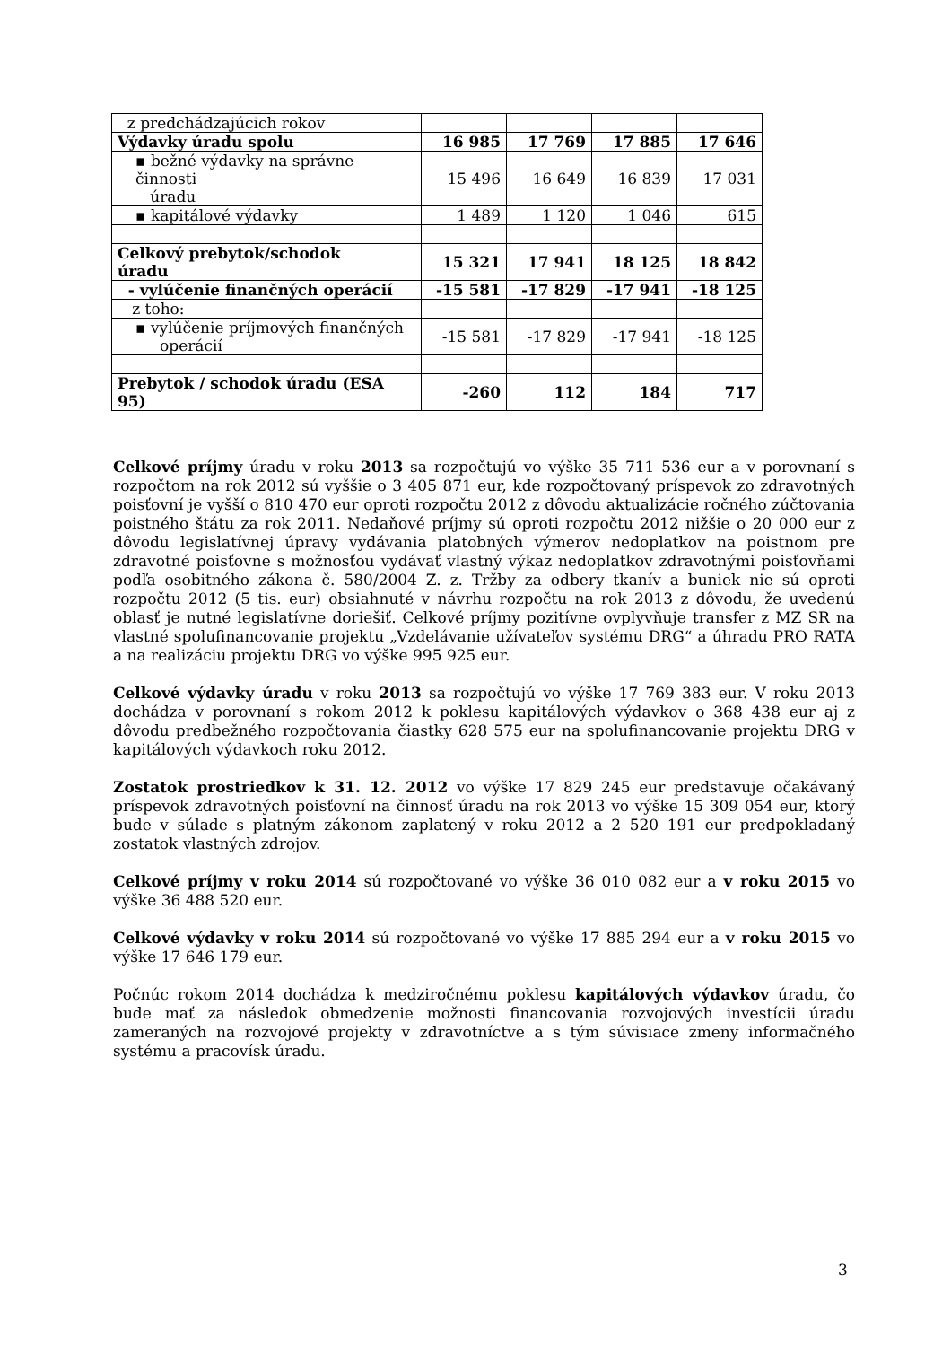| z predchádzajúcich rokov | | | | |
| Výdavky úradu spolu | 16 985 | 17 769 | 17 885 | 17 646 |
| ▪ bežné výdavky na správne činnosti úradu | 15 496 | 16 649 | 16 839 | 17 031 |
| ▪ kapitálové výdavky | 1 489 | 1 120 | 1 046 | 615 |
| Celkový prebytok/schodok úradu | 15 321 | 17 941 | 18 125 | 18 842 |
| - vylúčenie finančných operácií | -15 581 | -17 829 | -17 941 | -18 125 |
| z toho: | | | | |
| ▪ vylúčenie príjmových finančných operácií | -15 581 | -17 829 | -17 941 | -18 125 |
| Prebytok / schodok úradu (ESA 95) | -260 | 112 | 184 | 717 |
Celkové príjmy úradu v roku 2013 sa rozpočtujú vo výške 35 711 536 eur a v porovnaní s rozpočtom na rok 2012 sú vyššie o 3 405 871 eur, kde rozpočtovaný príspevok zo zdravotných poisťovní je vyšší o 810 470 eur oproti rozpočtu 2012 z dôvodu aktualizácie ročného zúčtovania poistného štátu za rok 2011. Nedaňové príjmy sú oproti rozpočtu 2012 nižšie o 20 000 eur z dôvodu legislatívnej úpravy vydávania platobných výmerov nedoplatkov na poistnom pre zdravotné poisťovne s možnosťou vydávať vlastný výkaz nedoplatkov zdravotnými poisťovňami podľa osobitného zákona č. 580/2004 Z. z. Tržby za odbery tkanív a buniek nie sú oproti rozpočtu 2012 (5 tis. eur) obsiahnuté v návrhu rozpočtu na rok 2013 z dôvodu, že uvedenú oblasť je nutné legislatívne doriešiť. Celkové príjmy pozitívne ovplyvňuje transfer z MZ SR na vlastné spolufinancovanie projektu „Vzdelávanie užívateľov systému DRG“ a úhradu PRO RATA a na realizáciu projektu DRG vo výške 995 925 eur.
Celkové výdavky úradu v roku 2013 sa rozpočtujú vo výške 17 769 383 eur. V roku 2013 dochádza v porovnaní s rokom 2012 k poklesu kapitálových výdavkov o 368 438 eur aj z dôvodu predbežného rozpočtovania čiastky 628 575 eur na spolufinancovanie projektu DRG v kapitálových výdavkoch roku 2012.
Zostatok prostriedkov k 31. 12. 2012 vo výške 17 829 245 eur predstavuje očakávaný príspevok zdravotných poisťovní na činnosť úradu na rok 2013 vo výške 15 309 054 eur, ktorý bude v súlade s platným zákonom zaplatený v roku 2012 a 2 520 191 eur predpokladaný zostatok vlastných zdrojov.
Celkové príjmy v roku 2014 sú rozpočtované vo výške 36 010 082 eur a v roku 2015 vo výške 36 488 520 eur.
Celkové výdavky v roku 2014 sú rozpočtované vo výške 17 885 294 eur a v roku 2015 vo výške 17 646 179 eur.
Počnúc rokom 2014 dochádza k medziročnému poklesu kapitálových výdavkov úradu, čo bude mať za následok obmedzenie možnosti financovania rozvojových investícii úradu zameraných na rozvojové projekty v zdravotníctve a s tým súvisiace zmeny informačného systému a pracovísk úradu.
3